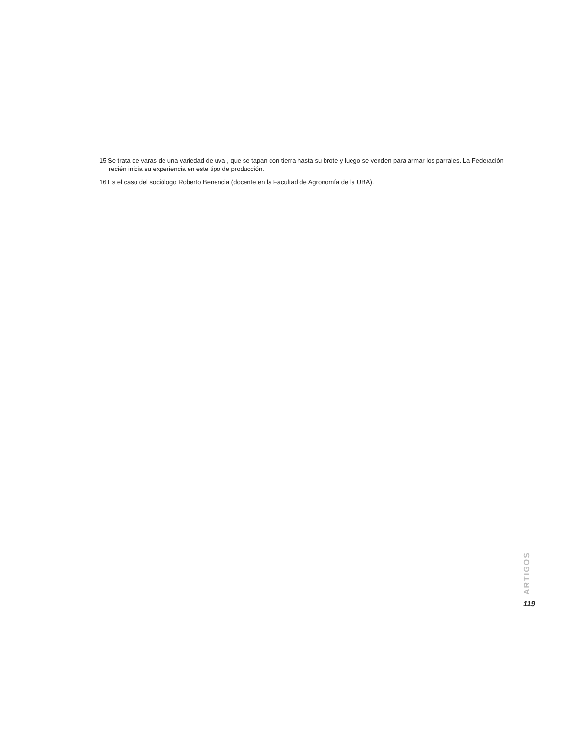15 Se trata de varas de una variedad de uva , que se tapan con tierra hasta su brote y luego se venden para armar los parrales. La Federación recién inicia su experiencia en este tipo de producción.
16 Es el caso del sociólogo Roberto Benencia (docente en la Facultad de Agronomía de la UBA).
ARTIGOS
119